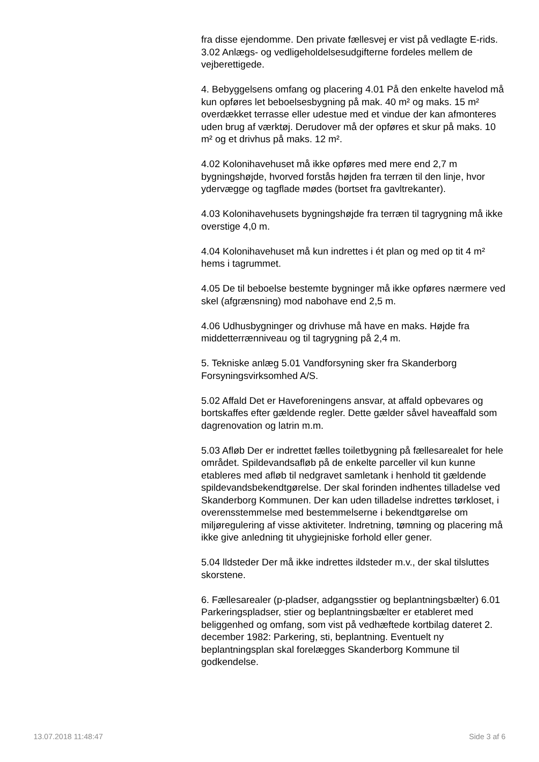fra disse ejendomme. Den private fællesvej er vist på vedlagte E-rids. 3.02 Anlægs- og vedligeholdelsesudgifterne fordeles mellem de vejberettigede.
4. Bebyggelsens omfang og placering 4.01 På den enkelte havelod må kun opføres let beboelsesbygning på mak. 40 m² og maks. 15 m² overdækket terrasse eller udestue med et vindue der kan afmonteres uden brug af værktøj. Derudover må der opføres et skur på maks. 10 m² og et drivhus på maks. 12 m².
4.02 Kolonihavehuset må ikke opføres med mere end 2,7 m bygningshøjde, hvorved forstås højden fra terræn til den linje, hvor ydervægge og tagflade mødes (bortset fra gavltrekanter).
4.03 Kolonihavehusets bygningshøjde fra terræn til tagrygning må ikke overstige 4,0 m.
4.04 Kolonihavehuset må kun indrettes i ét plan og med op tit 4 m² hems i tagrummet.
4.05 De til beboelse bestemte bygninger må ikke opføres nærmere ved skel (afgrænsning) mod nabohave end 2,5 m.
4.06 Udhusbygninger og drivhuse må have en maks. Højde fra middetterrænniveau og til tagrygning på 2,4 m.
5. Tekniske anlæg 5.01 Vandforsyning sker fra Skanderborg Forsyningsvirksomhed A/S.
5.02 Affald Det er Haveforeningens ansvar, at affald opbevares og bortskaffes efter gældende regler. Dette gælder såvel haveaffald som dagrenovation og latrin m.m.
5.03 Afløb Der er indrettet fælles toiletbygning på fællesarealet for hele området. Spildevandsafløb på de enkelte parceller vil kun kunne etableres med afløb til nedgravet samletank i henhold tit gældende spildevandsbekendtgørelse. Der skal forinden indhentes tilladelse ved Skanderborg Kommunen. Der kan uden tilladelse indrettes tørkloset, i overensstemmelse med bestemmelserne i bekendtgørelse om miljøregulering af visse aktiviteter. lndretning, tømning og placering må ikke give anledning tit uhygiejniske forhold eller gener.
5.04 lldsteder Der må ikke indrettes ildsteder m.v., der skal tilsluttes skorstene.
6. Fællesarealer (p-pladser, adgangsstier og beplantningsbælter) 6.01 Parkeringspladser, stier og beplantningsbælter er etableret med beliggenhed og omfang, som vist på vedhæftede kortbilag dateret 2. december 1982: Parkering, sti, beplantning. Eventuelt ny beplantningsplan skal forelægges Skanderborg Kommune til godkendelse.
13.07.2018 11:48:47 Side 3 af 6